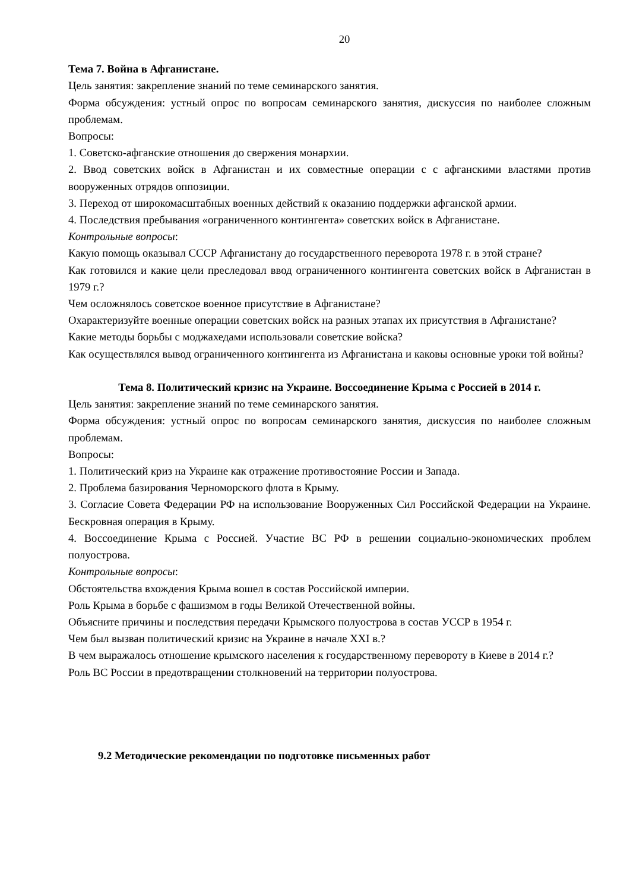20
Тема 7. Война в Афганистане.
Цель занятия: закрепление знаний по теме семинарского занятия.
Форма обсуждения: устный опрос по вопросам семинарского занятия, дискуссия по наиболее сложным проблемам.
Вопросы:
1. Советско-афганские отношения до свержения монархии.
2. Ввод советских войск в Афганистан и их совместные операции с с афганскими властями против вооруженных отрядов оппозиции.
3. Переход от широкомасштабных военных действий к оказанию поддержки афганской армии.
4. Последствия пребывания «ограниченного контингента» советских войск в Афганистане.
Контрольные вопросы:
Какую помощь оказывал СССР Афганистану до государственного переворота 1978 г. в этой стране?
Как готовился и какие цели преследовал ввод ограниченного контингента советских войск в Афганистан в 1979 г.?
Чем осложнялось советское военное присутствие в Афганистане?
Охарактеризуйте военные операции советских войск на разных этапах их присутствия в Афганистане?
Какие методы борьбы с моджахедами использовали советские войска?
Как осуществлялся вывод ограниченного контингента из Афганистана и каковы основные уроки той войны?
Тема 8. Политический кризис на Украине. Воссоединение Крыма с Россией в 2014 г.
Цель занятия: закрепление знаний по теме семинарского занятия.
Форма обсуждения: устный опрос по вопросам семинарского занятия, дискуссия по наиболее сложным проблемам.
Вопросы:
1. Политический криз на Украине как отражение противостояние России и Запада.
2. Проблема базирования Черноморского флота в Крыму.
3. Согласие Совета Федерации РФ на использование Вооруженных Сил Российской Федерации на Украине. Бескровная операция в Крыму.
4. Воссоединение Крыма с Россией. Участие ВС РФ в решении социально-экономических проблем полуострова.
Контрольные вопросы:
Обстоятельства вхождения Крыма вошел в состав Российской империи.
Роль Крыма в борьбе с фашизмом в годы Великой Отечественной войны.
Объясните причины и последствия передачи Крымского полуострова в состав УССР в 1954 г.
Чем был вызван политический кризис на Украине в начале XXI в.?
В чем выражалось отношение крымского населения к государственному перевороту в Киеве в 2014 г.?
Роль ВС России в предотвращении столкновений на территории полуострова.
9.2 Методические рекомендации по подготовке письменных работ